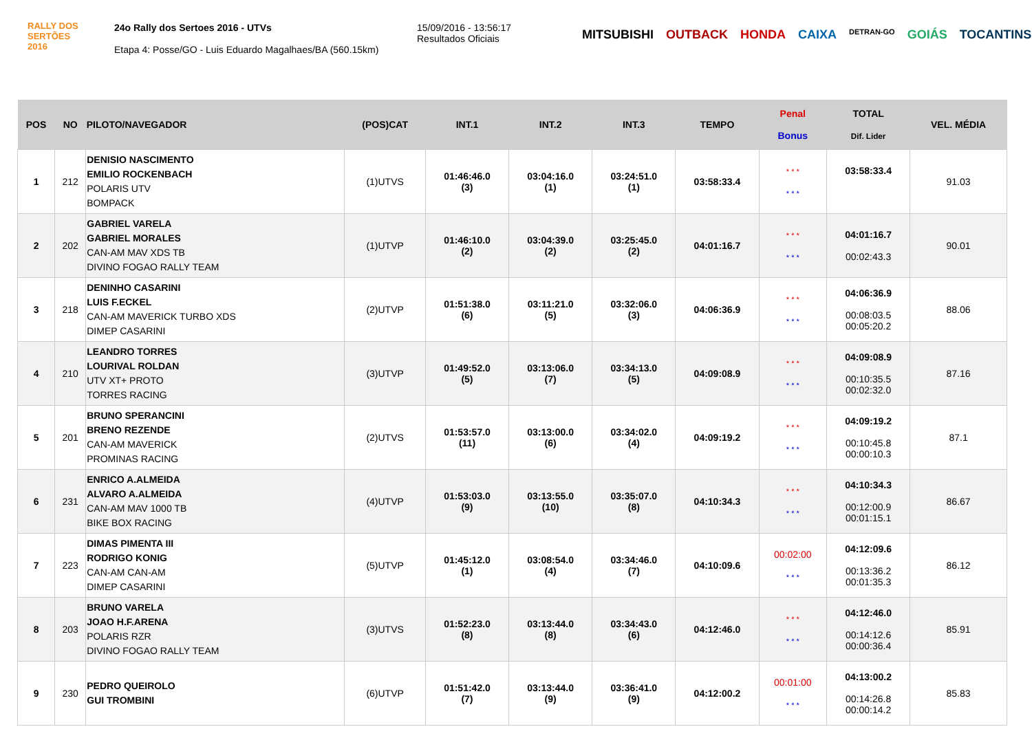RALLY DOS
SERTÕES
2016
24o Rally dos Sertoes 2016 - UTVs
Etapa 4: Posse/GO - Luis Eduardo Magalhaes/BA (560.15km)
15/09/2016 - 13:56:17
Resultados Oficiais
MITSUBISHI OUTBACK HONDA CAIXA DETRAN-GO GOIÁS TOCANTINS
| POS | NO | PILOTO/NAVEGADOR | (POS)CAT | INT.1 | INT.2 | INT.3 | TEMPO | Penal Bonus | TOTAL Dif. Lider | VEL. MÉDIA |
| --- | --- | --- | --- | --- | --- | --- | --- | --- | --- | --- |
| 1 | 212 | DENISIO NASCIMENTO EMILIO ROCKENBACH POLARIS UTV BOMPACK | (1)UTVS | 01:46:46.0 (3) | 03:04:16.0 (1) | 03:24:51.0 (1) | 03:58:33.4 | * * * * * * | 03:58:33.4 | 91.03 |
| 2 | 202 | GABRIEL VARELA GABRIEL MORALES CAN-AM MAV XDS TB DIVINO FOGAO RALLY TEAM | (1)UTVP | 01:46:10.0 (2) | 03:04:39.0 (2) | 03:25:45.0 (2) | 04:01:16.7 | * * * * * * | 04:01:16.7 00:02:43.3 | 90.01 |
| 3 | 218 | DENINHO CASARINI LUIS F.ECKEL CAN-AM MAVERICK TURBO XDS DIMEP CASARINI | (2)UTVP | 01:51:38.0 (6) | 03:11:21.0 (5) | 03:32:06.0 (3) | 04:06:36.9 | * * * * * * | 04:06:36.9 00:08:03.5 00:05:20.2 | 88.06 |
| 4 | 210 | LEANDRO TORRES LOURIVAL ROLDAN UTV XT+ PROTO TORRES RACING | (3)UTVP | 01:49:52.0 (5) | 03:13:06.0 (7) | 03:34:13.0 (5) | 04:09:08.9 | * * * * * * | 04:09:08.9 00:10:35.5 00:02:32.0 | 87.16 |
| 5 | 201 | BRUNO SPERANCINI BRENO REZENDE CAN-AM MAVERICK PROMINAS RACING | (2)UTVS | 01:53:57.0 (11) | 03:13:00.0 (6) | 03:34:02.0 (4) | 04:09:19.2 | * * * * * * | 04:09:19.2 00:10:45.8 00:00:10.3 | 87.1 |
| 6 | 231 | ENRICO A.ALMEIDA ALVARO A.ALMEIDA CAN-AM MAV 1000 TB BIKE BOX RACING | (4)UTVP | 01:53:03.0 (9) | 03:13:55.0 (10) | 03:35:07.0 (8) | 04:10:34.3 | * * * * * * | 04:10:34.3 00:12:00.9 00:01:15.1 | 86.67 |
| 7 | 223 | DIMAS PIMENTA III RODRIGO KONIG CAN-AM CAN-AM DIMEP CASARINI | (5)UTVP | 01:45:12.0 (1) | 03:08:54.0 (4) | 03:34:46.0 (7) | 04:10:09.6 | 00:02:00 * * * | 04:12:09.6 00:13:36.2 00:01:35.3 | 86.12 |
| 8 | 203 | BRUNO VARELA JOAO H.F.ARENA POLARIS RZR DIVINO FOGAO RALLY TEAM | (3)UTVS | 01:52:23.0 (8) | 03:13:44.0 (8) | 03:34:43.0 (6) | 04:12:46.0 | * * * * * * | 04:12:46.0 00:14:12.6 00:00:36.4 | 85.91 |
| 9 | 230 | PEDRO QUEIROLO GUI TROMBINI | (6)UTVP | 01:51:42.0 (7) | 03:13:44.0 (9) | 03:36:41.0 (9) | 04:12:00.2 | 00:01:00 * * * | 04:13:00.2 00:14:26.8 00:00:14.2 | 85.83 |